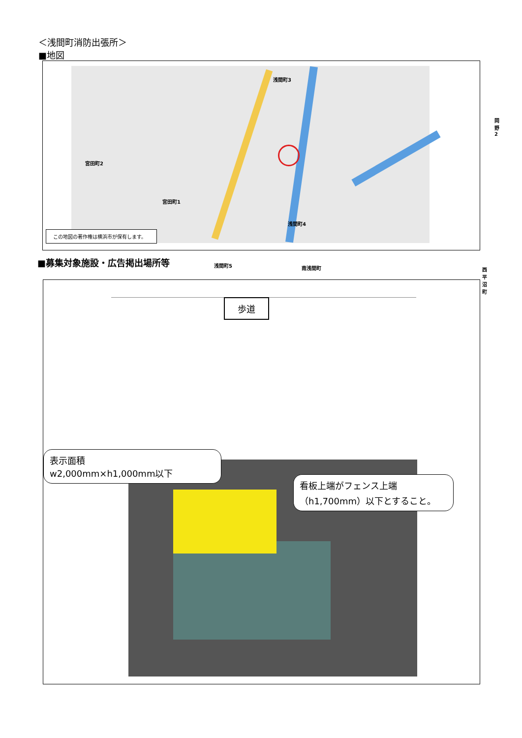＜浅間町消防出張所＞
■地図
浅間町3
宮田町2
宮田町1
浅間町4
浅間町5 南浅間町
岡野2
西平沼町
この地図の著作権は横浜市が保有します。
■募集対象施設・広告掲出場所等
歩道
表示面積
w2,000mm×h1,000mm以下
看板上端がフェンス上端
（h1,700mm）以下とすること。